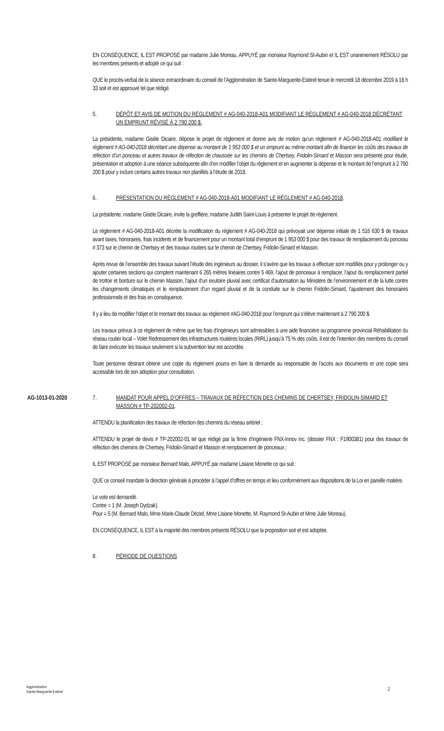EN CONSÉQUENCE, IL EST PROPOSÉ par madame Julie Moreau, APPUYÉ par monsieur Raymond St-Aubin et IL EST unanimement RÉSOLU par les membres présents et adopté ce qui suit :
QUE le procès-verbal de la séance extraordinaire du conseil de l’Agglomération de Sainte-Marguerite-Estérel tenue le mercredi 18 décembre 2019 à 18 h 33 soit et est approuvé tel que rédigé.
5. DÉPÔT ET AVIS DE MOTION DU RÈGLEMENT # AG-040-2018-A01 MODIFIANT LE RÈGLEMENT # AG-040-2018 DÉCRÉTANT UN EMPRUNT RÉVISÉ À 2 790 200 $.
La présidente, madame Gisèle Dicaire, dépose le projet de règlement et donne avis de motion qu’un règlement # AG-040-2018-A01 modifiant le règlement # AG-040-2018 décrétant une dépense au montant de 1 953 000 $ et un emprunt au même montant afin de financer les coûts des travaux de réfection d’un ponceau et autres travaux de réfection de chaussée sur les chemins de Chertsey, Fridolin-Simard et Masson sera présenté pour étude, présentation et adoption à une séance subséquente afin d’en modifier l’objet du règlement et en augmenter la dépense et le montant de l’emprunt à 2 790 200 $ pour y inclure certains autres travaux non planifiés à l’étude de 2018.
6. PRÉSENTATION DU RÈGLEMENT # AG-040-2018-A01 MODIFIANT LE RÈGLEMENT # AG-040-2018.
La présidente, madame Gisèle Dicaire, invite la greffière, madame Judith Saint-Louis à présenter le projet de règlement.
Le règlement # AG-040-2018-A01 décrète la modification du règlement # AG-040-2018 qui prévoyait une dépense initiale de 1 516 630 $ de travaux avant taxes, honoraires, frais incidents et de financement pour un montant total d’emprunt de 1 953 000 $ pour des travaux de remplacement du ponceau # 373 sur le chemin de Chertsey et des travaux routiers sur le chemin de Chertsey, Fridolin-Simard et Masson.
Après revue de l’ensemble des travaux suivant l’étude des ingénieurs au dossier, il s’avère que les travaux à effectuer sont modifiés pour y prolonger ou y ajouter certaines sections qui comptent maintenant 6 265 mètres linéaires contre 5 469, l’ajout de ponceaux à remplacer, l’ajout du remplacement partiel de trottoir et bordure sur le chemin Masson, l’ajout d’un exutoire pluvial avec certificat d’autorisation au Ministère de l’environnement et de la lutte contre les changements climatiques et le remplacement d’un regard pluvial et de la conduite sur le chemin Fridolin-Simard, l’ajustement des honoraires professionnels et des frais en conséquence.
Il y a lieu de modifier l’objet et le montant des travaux au règlement #AG-040-2018 pour l’emprunt qui s’élève maintenant à 2 790 200 $.
Les travaux prévus à ce règlement de même que les frais d’ingénieurs sont admissibles à une aide financière au programme provincial Réhabilitation du réseau routier local – Volet Redressement des infrastructures routières locales (RIRL) jusqu’à 75 % des coûts. Il est de l’intention des membres du conseil de faire exécuter les travaux seulement si la subvention leur est accordée.
Toute personne désirant obtenir une copie du règlement pourra en faire la demande au responsable de l’accès aux documents et une copie sera accessible lors de son adoption pour consultation.
AG-1013-01-2020 7. MANDAT POUR APPEL D’OFFRES – TRAVAUX DE RÉFECTION DES CHEMINS DE CHERTSEY, FRIDOLIN-SIMARD ET MASSON # TP-202002-01.
ATTENDU la planification des travaux de réfection des chemins du réseau artériel ;
ATTENDU le projet de devis # TP-202002-01 tel que rédigé par la firme d’ingénierie FNX-Innov inc. (dossier FNX : F1900381) pour des travaux de réfection des chemins de Chertsey, Fridolin-Simard et Masson et remplacement de ponceaux ;
IL EST PROPOSÉ par monsieur Bernard Malo, APPUYÉ par madame Lisiane Monette ce qui suit :
QUE ce conseil mandate la direction générale à procéder à l’appel d’offres en temps et lieu conformément aux dispositions de la Loi en pareille matière.
Le vote est demandé.
Contre = 1 (M. Joseph Dydzak).
Pour = 5 (M. Bernard Malo, Mme Marie-Claude Déziel, Mme Lisiane Monette, M. Raymond St-Aubin et Mme Julie Moreau).
EN CONSÉQUENCE, IL EST à la majorité des membres présents RÉSOLU que la proposition soit et est adoptée.
8. PÉRIODE DE QUESTIONS
Agglomération
Sainte-Marguerite-Estérel
2